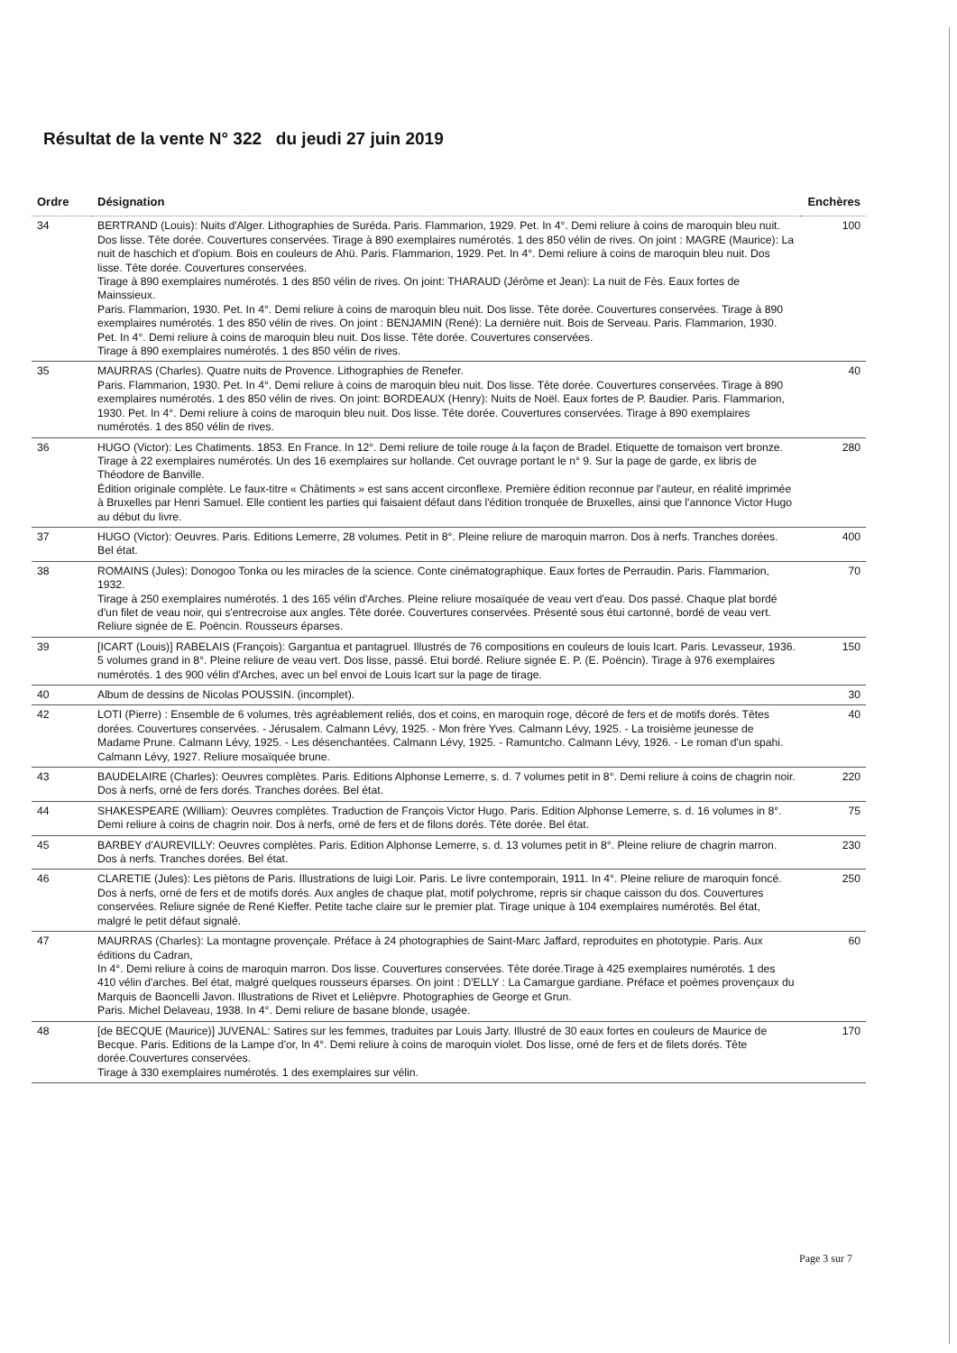Résultat de la vente N° 322 du jeudi 27 juin 2019
| Ordre | Désignation | Enchères |
| --- | --- | --- |
| 34 | BERTRAND (Louis): Nuits d'Alger. Lithographies de Suréda. Paris. Flammarion, 1929. Pet. In 4°. Demi reliure à coins de maroquin bleu nuit. Dos lisse. Tête dorée. Couvertures conservées. Tirage à 890 exemplaires numérotés. 1 des 850 vélin de rives. On joint : MAGRE (Maurice): La nuit de haschich et d'opium. Bois en couleurs de Ahü. Paris. Flammarion, 1929. Pet. In 4°. Demi reliure à coins de maroquin bleu nuit. Dos lisse. Tête dorée. Couvertures conservées. Tirage à 890 exemplaires numérotés. 1 des 850 vélin de rives. On joint: THARAUD (Jérôme et Jean): La nuit de Fès. Eaux fortes de Mainssieux. Paris. Flammarion, 1930. Pet. In 4°. Demi reliure à coins de maroquin bleu nuit. Dos lisse. Tête dorée. Couvertures conservées. Tirage à 890 exemplaires numérotés. 1 des 850 vélin de rives. On joint : BENJAMIN (René): La dernière nuit. Bois de Serveau. Paris. Flammarion, 1930. Pet. In 4°. Demi reliure à coins de maroquin bleu nuit. Dos lisse. Tête dorée. Couvertures conservées. Tirage à 890 exemplaires numérotés. 1 des 850 vélin de rives. | 100 |
| 35 | MAURRAS (Charles). Quatre nuits de Provence. Lithographies de Renefer. Paris. Flammarion, 1930. Pet. In 4°. Demi reliure à coins de maroquin bleu nuit. Dos lisse. Tête dorée. Couvertures conservées. Tirage à 890 exemplaires numérotés. 1 des 850 vélin de rives. On joint: BORDEAUX (Henry): Nuits de Noël. Eaux fortes de P. Baudier. Paris. Flammarion, 1930. Pet. In 4°. Demi reliure à coins de maroquin bleu nuit. Dos lisse. Tête dorée. Couvertures conservées. Tirage à 890 exemplaires numérotés. 1 des 850 vélin de rives. | 40 |
| 36 | HUGO (Victor): Les Chatiments. 1853. En France. In 12°. Demi reliure de toile rouge à la façon de Bradel. Etiquette de tomaison vert bronze. Tirage à 22 exemplaires numérotés. Un des 16 exemplaires sur hollande. Cet ouvrage portant le n° 9. Sur la page de garde, ex libris de Théodore de Banville. Édition originale complète. Le faux-titre « Châtiments » est sans accent circonflexe. Première édition reconnue par l'auteur, en réalité imprimée à Bruxelles par Henri Samuel. Elle contient les parties qui faisaient défaut dans l'édition tronquée de Bruxelles, ainsi que l'annonce Victor Hugo au début du livre. | 280 |
| 37 | HUGO (Victor): Oeuvres. Paris. Editions Lemerre, 28 volumes. Petit in 8°. Pleine reliure de maroquin marron. Dos à nerfs. Tranches dorées. Bel état. | 400 |
| 38 | ROMAINS (Jules): Donogoo Tonka ou les miracles de la science. Conte cinématographique. Eaux fortes de Perraudin. Paris. Flammarion, 1932. Tirage à 250 exemplaires numérotés. 1 des 165 vélin d'Arches. Pleine reliure mosaïquée de veau vert d'eau. Dos passé. Chaque plat bordé d'un filet de veau noir, qui s'entrecroise aux angles. Tête dorée. Couvertures conservées. Présenté sous étui cartonné, bordé de veau vert. Reliure signée de E. Poëncin. Rousseurs éparses. | 70 |
| 39 | [ICART (Louis)] RABELAIS (François): Gargantua et pantagruel. Illustrés de 76 compositions en couleurs de louis Icart. Paris. Levasseur, 1936. 5 volumes grand in 8°. Pleine reliure de veau vert. Dos lisse, passé. Etui bordé. Reliure signée E. P. (E. Poëncin). Tirage à 976 exemplaires numérotés. 1 des 900 vélin d'Arches, avec un bel envoi de Louis Icart sur la page de tirage. | 150 |
| 40 | Album de dessins de Nicolas POUSSIN. (incomplet). | 30 |
| 42 | LOTI (Pierre) : Ensemble de 6 volumes, très agréablement reliés, dos et coins, en maroquin roge, décoré de fers et de motifs dorés. Têtes dorées. Couvertures conservées. - Jérusalem. Calmann Lévy, 1925. - Mon frère Yves. Calmann Lévy, 1925. - La troisième jeunesse de Madame Prune. Calmann Lévy, 1925. - Les désenchantées. Calmann Lévy, 1925. - Ramuntcho. Calmann Lévy, 1926. - Le roman d'un spahi. Calmann Lévy, 1927. Reliure mosaïquée brune. | 40 |
| 43 | BAUDELAIRE (Charles): Oeuvres complètes. Paris. Editions Alphonse Lemerre, s. d. 7 volumes petit in 8°. Demi reliure à coins de chagrin noir. Dos à nerfs, orné de fers dorés. Tranches dorées. Bel état. | 220 |
| 44 | SHAKESPEARE (William): Oeuvres complètes. Traduction de François Victor Hugo. Paris. Edition Alphonse Lemerre, s. d. 16 volumes in 8°. Demi reliure à coins de chagrin noir. Dos à nerfs, orné de fers et de filons dorés. Tête dorée. Bel état. | 75 |
| 45 | BARBEY d'AUREVILLY: Oeuvres complètes. Paris. Edition Alphonse Lemerre, s. d. 13 volumes petit in 8°. Pleine reliure de chagrin marron. Dos à nerfs. Tranches dorées. Bel état. | 230 |
| 46 | CLARETIE (Jules): Les piètons de Paris. Illustrations de luigi Loir. Paris. Le livre contemporain, 1911. In 4°. Pleine reliure de maroquin foncé. Dos à nerfs, orné de fers et de motifs dorés. Aux angles de chaque plat, motif polychrome, repris sir chaque caisson du dos. Couvertures conservées. Reliure signée de René Kieffer. Petite tache claire sur le premier plat. Tirage unique à 104 exemplaires numérotés. Bel état, malgré le petit défaut signalé. | 250 |
| 47 | MAURRAS (Charles): La montagne provençale. Préface à 24 photographies de Saint-Marc Jaffard, reproduites en phototypie. Paris. Aux éditions du Cadran, In 4°. Demi reliure à coins de maroquin marron. Dos lisse. Couvertures conservées. Tête dorée.Tirage à 425 exemplaires numérotés. 1 des 410 vélin d'arches. Bel état, malgré quelques rousseurs éparses. On joint : D'ELLY : La Camargue gardiane. Préface et poèmes provençaux du Marquis de Baoncelli Javon. Illustrations de Rivet et Lelièpvre. Photographies de George et Grun. Paris. Michel Delaveau, 1938. In 4°. Demi reliure de basane blonde, usagée. | 60 |
| 48 | [de BECQUE (Maurice)] JUVENAL: Satires sur les femmes, traduites par Louis Jarty. Illustré de 30 eaux fortes en couleurs de Maurice de Becque. Paris. Editions de la Lampe d'or, In 4°. Demi reliure à coins de maroquin violet. Dos lisse, orné de fers et de filets dorés. Tête dorée.Couvertures conservées. Tirage à 330 exemplaires numérotés. 1 des exemplaires sur vélin. | 170 |
Page 3 sur 7